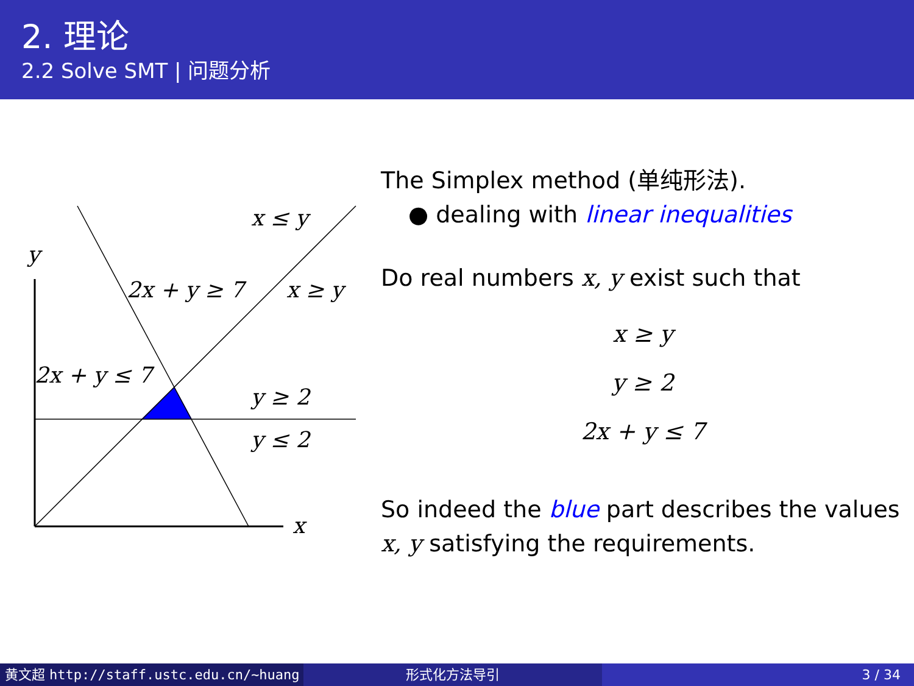2. 理论
2.2 Solve SMT | 问题分析
y
x
x ≤ y
x ≥ y
2x + y ≥ 7
2x + y ≤ 7
y ≥ 2
y ≤ 2
The Simplex method (单纯形法).
● dealing with linear inequalities
Do real numbers x, y exist such that
x ≥ y
y ≥ 2
2x + y ≤ 7
So indeed the blue part describes the values x, y satisfying the requirements.
黄文超 http://staff.ustc.edu.cn/~huang 形式化方法导引 3 / 34